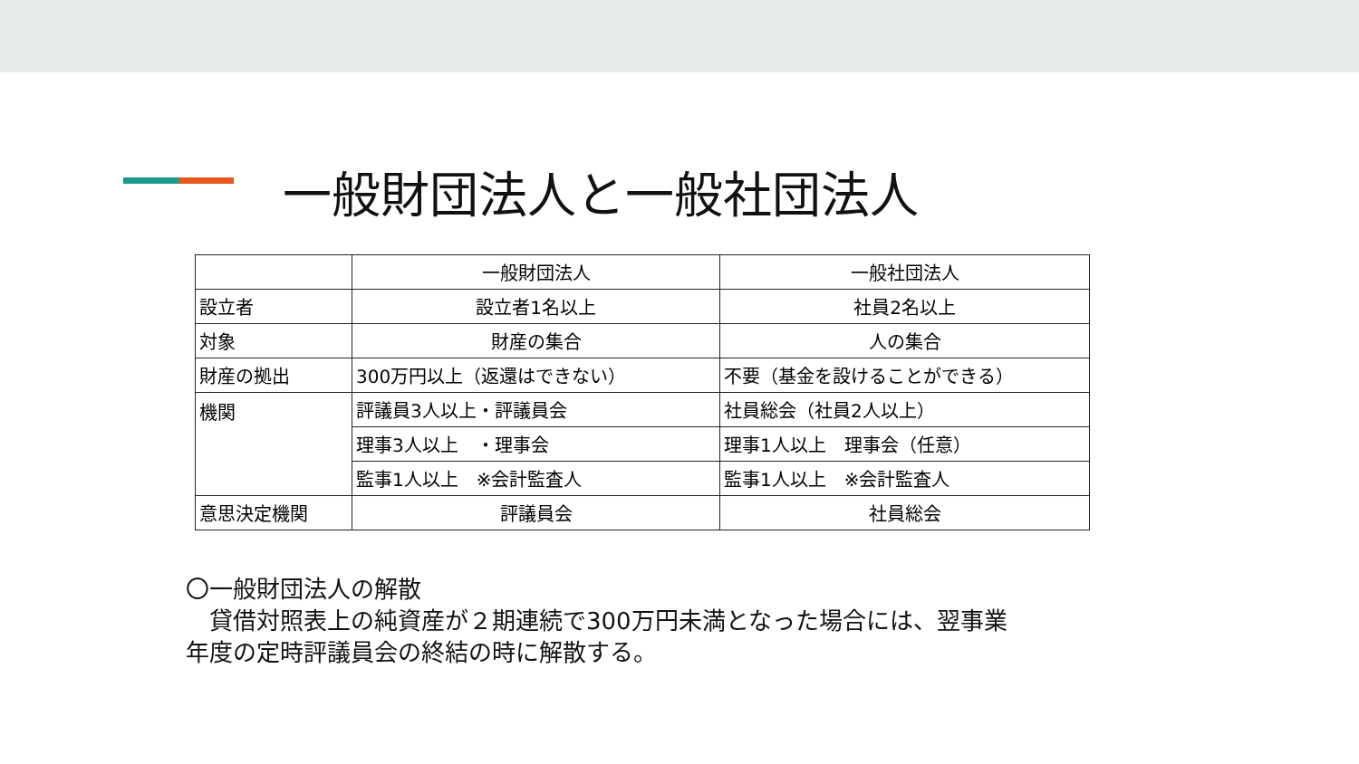一般財団法人と一般社団法人
| | 一般財団法人 | 一般社団法人 |
| 設立者 | 設立者1名以上 | 社員2名以上 |
| 対象 | 財産の集合 | 人の集合 |
| 財産の拠出 | 300万円以上（返還はできない） | 不要（基金を設けることができる） |
| 機関 | 評議員3人以上・評議員会 | 社員総会（社員2人以上） |
| | 理事3人以上 ・理事会 | 理事1人以上 理事会（任意） |
| | 監事1人以上 ※会計監査人 | 監事1人以上 ※会計監査人 |
| 意思決定機関 | 評議員会 | 社員総会 |
〇一般財団法人の解散
　貸借対照表上の純資産が２期連続で300万円未満となった場合には、翌事業
年度の定時評議員会の終結の時に解散する。